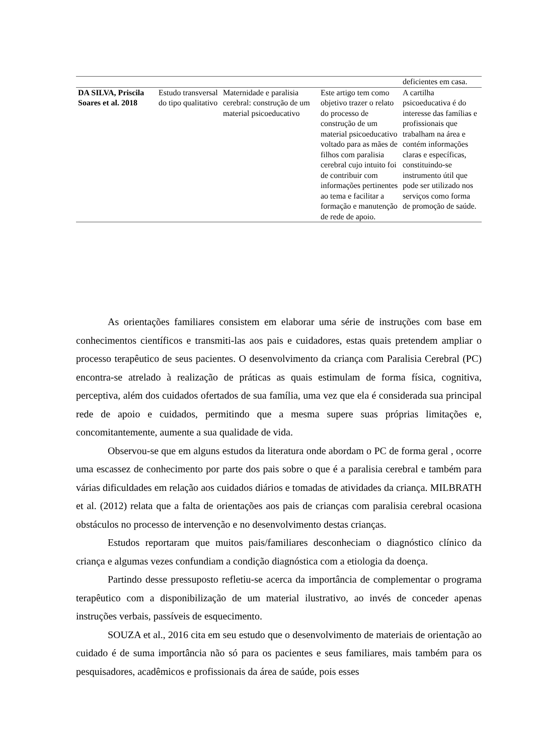| | | | | deficientes em casa. |
| DA SILVA, Priscila Soares et al. 2018 | Estudo transversal do tipo qualitativo | Maternidade e paralisia cerebral: construção de um material psicoeducativo | Este artigo tem como objetivo trazer o relato do processo de construção de um material psicoeducativo voltado para as mães de filhos com paralisia cerebral cujo intuito foi de contribuir com informações pertinentes ao tema e facilitar a formação e manutenção de rede de apoio. | A cartilha psicoeducativa é do interesse das famílias e profissionais que trabalham na área e contém informações claras e específicas, constituindo-se instrumento útil que pode ser utilizado nos serviços como forma de promoção de saúde. |
As orientações familiares consistem em elaborar uma série de instruções com base em conhecimentos científicos e transmiti-las aos pais e cuidadores, estas quais pretendem ampliar o processo terapêutico de seus pacientes. O desenvolvimento da criança com Paralisia Cerebral (PC) encontra-se atrelado à realização de práticas as quais estimulam de forma física, cognitiva, perceptiva, além dos cuidados ofertados de sua família, uma vez que ela é considerada sua principal rede de apoio e cuidados, permitindo que a mesma supere suas próprias limitações e, concomitantemente, aumente a sua qualidade de vida.
Observou-se que em alguns estudos da literatura onde abordam o PC de forma geral , ocorre uma escassez de conhecimento por parte dos pais sobre o que é a paralisia cerebral e também para várias dificuldades em relação aos cuidados diários e tomadas de atividades da criança. MILBRATH et al. (2012) relata que a falta de orientações aos pais de crianças com paralisia cerebral ocasiona obstáculos no processo de intervenção e no desenvolvimento destas crianças.
Estudos reportaram que muitos pais/familiares desconheciam o diagnóstico clínico da criança e algumas vezes confundiam a condição diagnóstica com a etiologia da doença.
Partindo desse pressuposto refletiu-se acerca da importância de complementar o programa terapêutico com a disponibilização de um material ilustrativo, ao invés de conceder apenas instruções verbais, passíveis de esquecimento.
SOUZA et al., 2016 cita em seu estudo que o desenvolvimento de materiais de orientação ao cuidado é de suma importância não só para os pacientes e seus familiares, mais também para os pesquisadores, acadêmicos e profissionais da área de saúde, pois esses